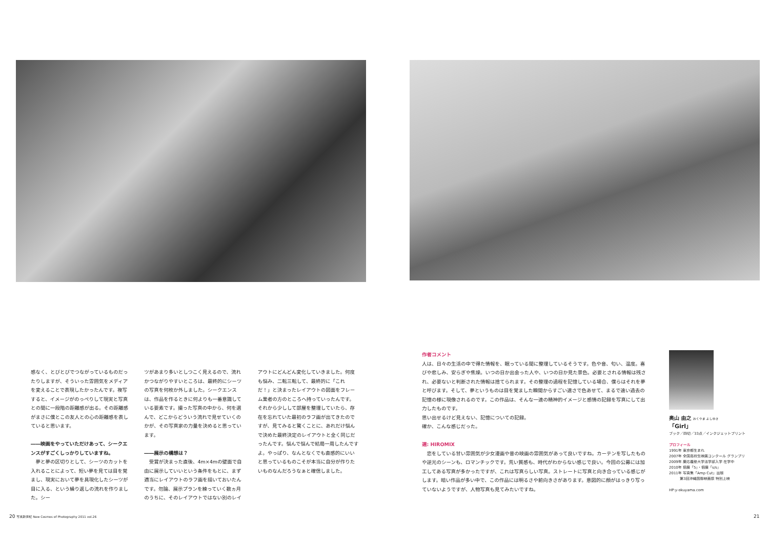感なく、とびとびでつながっているものだったりしますが、そういった雰囲気をメディアを変えることで表現したかったんです。複写すると、イメージがのっぺりして現実と写真との間に一段階の距離感が出る。その距離感がまさに僕とこの友人との心の距離感を表していると思います。
――映画をやっていただけあって、シークエンスがすごくしっかりしていますね。
　夢と夢の区切りとして、シーツのカットを入れることによって、短い夢を見ては目を覚まし、現実において夢を具現化したシーツが目に入る、という繰り返しの流れを作りました。シー
ツがあまり多いとしつこく見えるので、流れかつながりやすいところは、最終的にシーツの写真を何枚か外しました。シークエンスは、作品を作るときに何よりも一番意識している要素です。撮った写真の中から、何を選んで、どこからどういう流れで見せていくのかが、その写真家の力量を決めると思っています。
――展示の構想は？
　受賞が決まった直後、4m×4mの壁面で自由に展示していいという条件をもとに、まず適当にレイアウトのラフ画を描いておいたんです。勿論、展示プランを練っていく数ヵ月のうちに、そのレイアウトではない別のレイ
アウトにどんどん変化していきました。何度も悩み、二転三転して、最終的に「これだ！」と決まったレイアウトの図面をフレーム業者の方のところへ持っていったんです。それから少しして部屋を整理していたら、存在を忘れていた最初のラフ画が出てきたのですが、見てみると驚くことに、あれだけ悩んで決めた最終決定のレイアウトと全く同じだったんです。悩んで悩んで結局一周したんですよ。やっぱり、なんとなくでも直感的にいいと思っているものこそが本当に自分が作りたいものなんだろうなぁと確信しました。
作者コメント
人は、日々の生活の中で得た情報を、眠っている間に整理しているそうです。色や音、匂い、温度。喜びや悲しみ、安らぎや焦燥。いつの日か出会った人や、いつの日か見た景色。必要とされる情報は残され、必要ないと判断された情報は捨てられます。その整理の過程を記憶している場合、僕らはそれを夢と呼びます。そして、夢というものは目を覚ました瞬間からすごい速さで色あせて、まるで遠い過去の記憶の様に現像されるのです。この作品は、そんな一連の精神的イメージと感情の記録を写真にして出力したものです。
思い出せるけど見えない、記憶についての記録。
確か、こんな感じだった。
選: HIROMIX
　恋をしている甘い雰囲気が少女漫画や昔の映画の雰囲気があって良いですね。カーテンを写したものや逆光のシーンも、ロマンチックです。荒い質感も、時代がわからない感じで良い。今回の公募には加工してある写真が多かったですが、これは写真らしい写真。ストレートに写真と向き合っている感じがします。暗い作品が多い中で、この作品には明るさや前向きさがあります。意図的に顔がはっきり写っていないようですが、人物写真も見てみたいですね。
奥山 由之 おくやま よしゆき
「Girl」
ブック／四切／33点／インクジェットプリント
プロフィール
1991年 東京都生まれ
2007年 全国高校生映画コンクール グランプリ
2009年 慶応義塾大学法学部入学 在学中
2010年 個展「5」・個展「s/s」
2011年 写真集「Amp Cut」出版
　　　第3回沖縄国際映画祭 特別上映
HP:y-okuyama.com
20 写真新世紀 New Cosmos of Photography 2011 vol.26
21